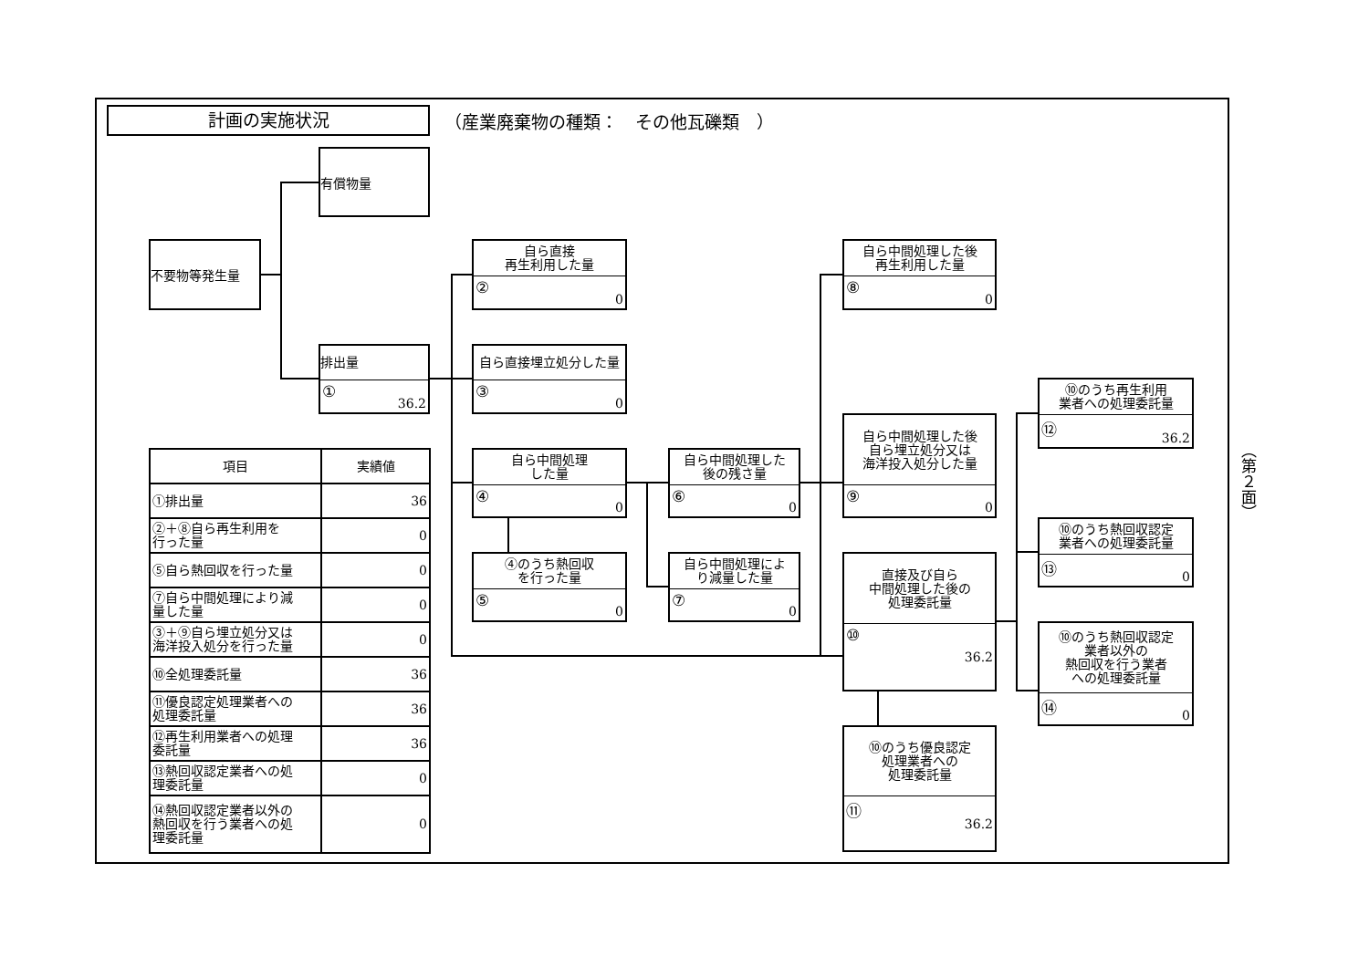計画の実施状況
（産業廃棄物の種類：　その他瓦礫類　）
有償物量
不要物等発生量
排出量
① 36.2
自ら直接
再生利用した量
② 0
自ら直接埋立処分した量
③ 0
自ら中間処理
した量
④ 0
④のうち熱回収
を行った量
⑤ 0
自ら中間処理した
後の残さ量
⑥ 0
自ら中間処理によ
り減量した量
⑦ 0
自ら中間処理した後
再生利用した量
⑧ 0
自ら中間処理した後
自ら埋立処分又は
海洋投入処分した量
⑨ 0
直接及び自ら
中間処理した後の
処理委託量
⑩ 36.2
⑩のうち優良認定
処理業者への
処理委託量
⑪ 36.2
⑩のうち再生利用
業者への処理委託量
⑫ 36.2
⑩のうち熱回収認定
業者への処理委託量
⑬ 0
⑩のうち熱回収認定
業者以外の
熱回収を行う業者
への処理委託量
⑭ 0
| 項目 | 実績値 |
| --- | --- |
| ①排出量 | 36 |
| ②＋⑧自ら再生利用を 行った量 | 0 |
| ⑤自ら熱回収を行った量 | 0 |
| ⑦自ら中間処理により減 量した量 | 0 |
| ③＋⑨自ら埋立処分又は 海洋投入処分を行った量 | 0 |
| ⑩全処理委託量 | 36 |
| ⑪優良認定処理業者への 処理委託量 | 36 |
| ⑫再生利用業者への処理 委託量 | 36 |
| ⑬熱回収認定業者への処 理委託量 | 0 |
| ⑭熱回収認定業者以外の 熱回収を行う業者への処 理委託量 | 0 |
（第２面）